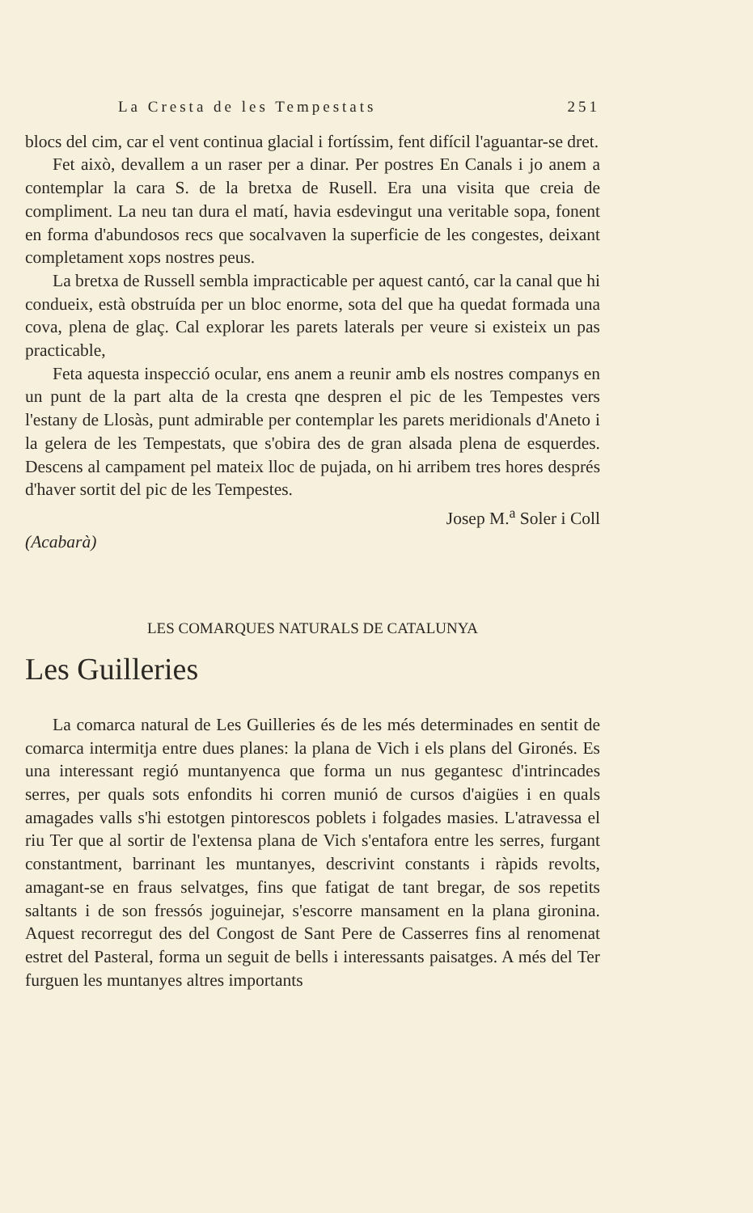La Cresta de les Tempestats 251
blocs del cim, car el vent continua glacial i fortíssim, fent difícil l'aguantar-se dret.
Fet això, devallem a un raser per a dinar. Per postres En Canals i jo anem a contemplar la cara S. de la bretxa de Rusell. Era una visita que creia de compliment. La neu tan dura el matí, havia esdevingut una veritable sopa, fonent en forma d'abundosos recs que socalvaven la superficie de les congestes, deixant completament xops nostres peus.
La bretxa de Russell sembla impracticable per aquest cantó, car la canal que hi condueix, està obstruída per un bloc enorme, sota del que ha quedat formada una cova, plena de glaç. Cal explorar les parets laterals per veure si existeix un pas practicable,
Feta aquesta inspecció ocular, ens anem a reunir amb els nostres companys en un punt de la part alta de la cresta qne despren el pic de les Tempestes vers l'estany de Llosàs, punt admirable per contemplar les parets meridionals d'Aneto i la gelera de les Tempestats, que s'obira des de gran alsada plena de esquerdes. Descens al campament pel mateix lloc de pujada, on hi arribem tres hores després d'haver sortit del pic de les Tempestes.
Josep M.<sup>a</sup> Soler i Coll
(Acabarà)
LES COMARQUES NATURALS DE CATALUNYA
Les Guilleries
La comarca natural de Les Guilleries és de les més determinades en sentit de comarca intermitja entre dues planes: la plana de Vich i els plans del Gironés. Es una interessant regió muntanyenca que forma un nus gegantesc d'intrincades serres, per quals sots enfondits hi corren munió de cursos d'aigües i en quals amagades valls s'hi estotgen pintorescos poblets i folgades masies. L'atravessa el riu Ter que al sortir de l'extensa plana de Vich s'entafora entre les serres, furgant constantment, barrinant les muntanyes, descrivint constants i ràpids revolts, amagant-se en fraus selvatges, fins que fatigat de tant bregar, de sos repetits saltants i de son fressós joguinejar, s'escorre mansament en la plana gironina. Aquest recorregut des del Congost de Sant Pere de Casserres fins al renomenat estret del Pasteral, forma un seguit de bells i interessants paisatges. A més del Ter furguen les muntanyes altres importants